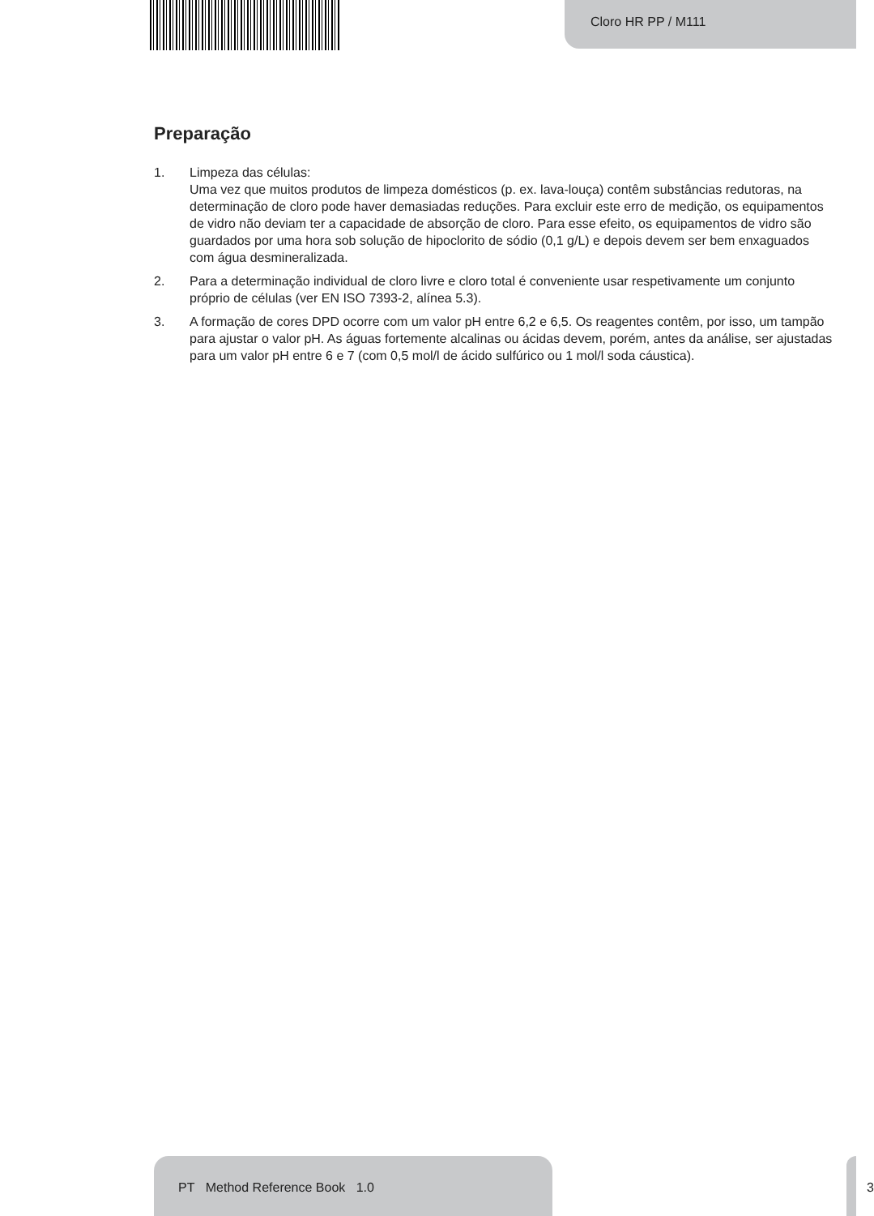Cloro HR PP / M111
Preparação
1. Limpeza das células:
Uma vez que muitos produtos de limpeza domésticos (p. ex. lava-louça) contêm substâncias redutoras, na determinação de cloro pode haver demasiadas reduções. Para excluir este erro de medição, os equipamentos de vidro não deviam ter a capacidade de absorção de cloro. Para esse efeito, os equipamentos de vidro são guardados por uma hora sob solução de hipoclorito de sódio (0,1 g/L) e depois devem ser bem enxaguados com água desmineralizada.
2. Para a determinação individual de cloro livre e cloro total é conveniente usar respetivamente um conjunto próprio de células (ver EN ISO 7393-2, alínea 5.3).
3. A formação de cores DPD ocorre com um valor pH entre 6,2 e 6,5. Os reagentes contêm, por isso, um tampão para ajustar o valor pH. As águas fortemente alcalinas ou ácidas devem, porém, antes da análise, ser ajustadas para um valor pH entre 6 e 7 (com 0,5 mol/l de ácido sulfúrico ou 1 mol/l soda cáustica).
PT Method Reference Book 1.0
3